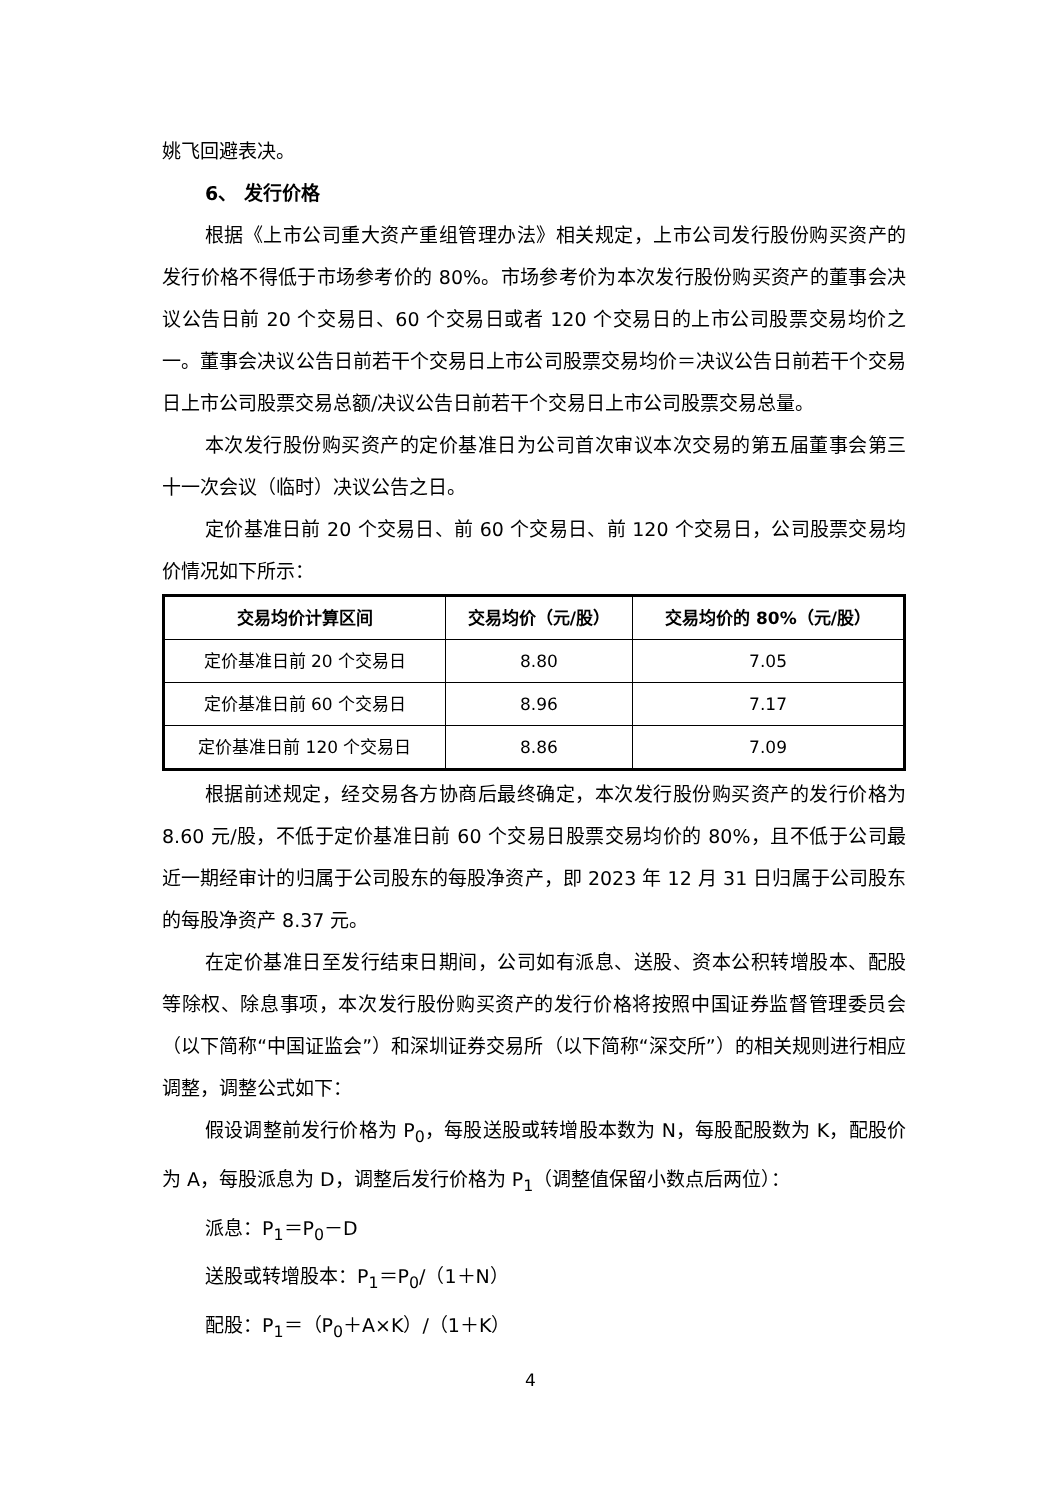姚飞回避表决。
6、 发行价格
根据《上市公司重大资产重组管理办法》相关规定，上市公司发行股份购买资产的发行价格不得低于市场参考价的 80%。市场参考价为本次发行股份购买资产的董事会决议公告日前 20 个交易日、60 个交易日或者 120 个交易日的上市公司股票交易均价之一。董事会决议公告日前若干个交易日上市公司股票交易均价＝决议公告日前若干个交易日上市公司股票交易总额/决议公告日前若干个交易日上市公司股票交易总量。
本次发行股份购买资产的定价基准日为公司首次审议本次交易的第五届董事会第三十一次会议（临时）决议公告之日。
定价基准日前 20 个交易日、前 60 个交易日、前 120 个交易日，公司股票交易均价情况如下所示：
| 交易均价计算区间 | 交易均价（元/股） | 交易均价的 80%（元/股） |
| --- | --- | --- |
| 定价基准日前 20 个交易日 | 8.80 | 7.05 |
| 定价基准日前 60 个交易日 | 8.96 | 7.17 |
| 定价基准日前 120 个交易日 | 8.86 | 7.09 |
根据前述规定，经交易各方协商后最终确定，本次发行股份购买资产的发行价格为 8.60 元/股，不低于定价基准日前 60 个交易日股票交易均价的 80%，且不低于公司最近一期经审计的归属于公司股东的每股净资产，即 2023 年 12 月 31 日归属于公司股东的每股净资产 8.37 元。
在定价基准日至发行结束日期间，公司如有派息、送股、资本公积转增股本、配股等除权、除息事项，本次发行股份购买资产的发行价格将按照中国证券监督管理委员会（以下简称“中国证监会”）和深圳证券交易所（以下简称“深交所”）的相关规则进行相应调整，调整公式如下：
假设调整前发行价格为 P<sub>0</sub>，每股送股或转增股本数为 N，每股配股数为 K，配股价为 A，每股派息为 D，调整后发行价格为 P<sub>1</sub>（调整值保留小数点后两位）：
派息：P<sub>1</sub>＝P<sub>0</sub>－D
送股或转增股本：P<sub>1</sub>＝P<sub>0</sub>/（1＋N）
配股：P<sub>1</sub>＝（P<sub>0</sub>＋A×K）/（1＋K）
4